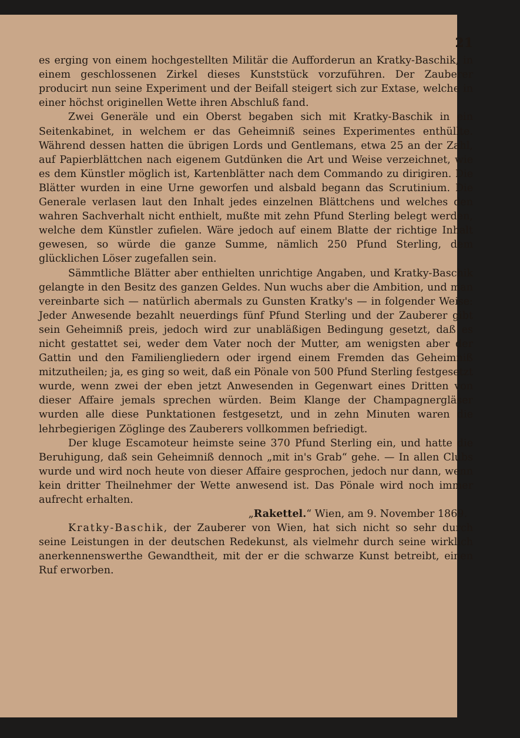21
es erging von einem hochgestellten Militär die Aufforderun an Kratky-Baschik, in einem geschlossenen Zirkel dieses Kunststück vorzuführen. Der Zauberer producirt nun seine Experiment und der Beifall steigert sich zur Extase, welche in einer höchst originellen Wette ihren Abschluß fand.
Zwei Generäle und ein Oberst begaben sich mit Kratky-Baschik in ein Seitenkabinet, in welchem er das Geheimniß seines Experimentes enthüllte. Während dessen hatten die übrigen Lords und Gentlemans, etwa 25 an der Zahl, auf Papierblättchen nach eigenem Gutdünken die Art und Weise verzeichnet, wie es dem Künstler möglich ist, Kartenblätter nach dem Commando zu dirigiren. Die Blätter wurden in eine Urne geworfen und alsbald begann das Scrutinium. Die Generale verlasen laut den Inhalt jedes einzelnen Blättchens und welches den wahren Sachverhalt nicht enthielt, mußte mit zehn Pfund Sterling belegt werden, welche dem Künstler zufielen. Wäre jedoch auf einem Blatte der richtige Inhalt gewesen, so würde die ganze Summe, nämlich 250 Pfund Sterling, dem glücklichen Löser zugefallen sein.
Sämmtliche Blätter aber enthielten unrichtige Angaben, und Kratky-Baschik gelangte in den Besitz des ganzen Geldes. Nun wuchs aber die Ambition, und man vereinbarte sich — natürlich abermals zu Gunsten Kratky's — in folgender Weise: Jeder Anwesende bezahlt neuerdings fünf Pfund Sterling und der Zauberer gibt sein Geheimniß preis, jedoch wird zur unabläßigen Bedingung gesetzt, daß es nicht gestattet sei, weder dem Vater noch der Mutter, am wenigsten aber der Gattin und den Familiengliedern oder irgend einem Fremden das Geheimniß mitzutheilen; ja, es ging so weit, daß ein Pönale von 500 Pfund Sterling festgesetzt wurde, wenn zwei der eben jetzt Anwesenden in Gegenwart eines Dritten von dieser Affaire jemals sprechen würden. Beim Klange der Champagnergläser wurden alle diese Punktationen festgesetzt, und in zehn Minuten waren die lehrbegierigen Zöglinge des Zauberers vollkommen befriedigt.
Der kluge Escamoteur heimste seine 370 Pfund Sterling ein, und hatte die Beruhigung, daß sein Geheimniß dennoch „mit in's Grab“ gehe. — In allen Clubs wurde und wird noch heute von dieser Affaire gesprochen, jedoch nur dann, wenn kein dritter Theilnehmer der Wette anwesend ist. Das Pönale wird noch immer aufrecht erhalten.
„Rakettel.“ Wien, am 9. November 1869.
Kratky-Baschik, der Zauberer von Wien, hat sich nicht so sehr durch seine Leistungen in der deutschen Redekunst, als vielmehr durch seine wirklich anerkennenswerthe Gewandtheit, mit der er die schwarze Kunst betreibt, einen Ruf erworben.